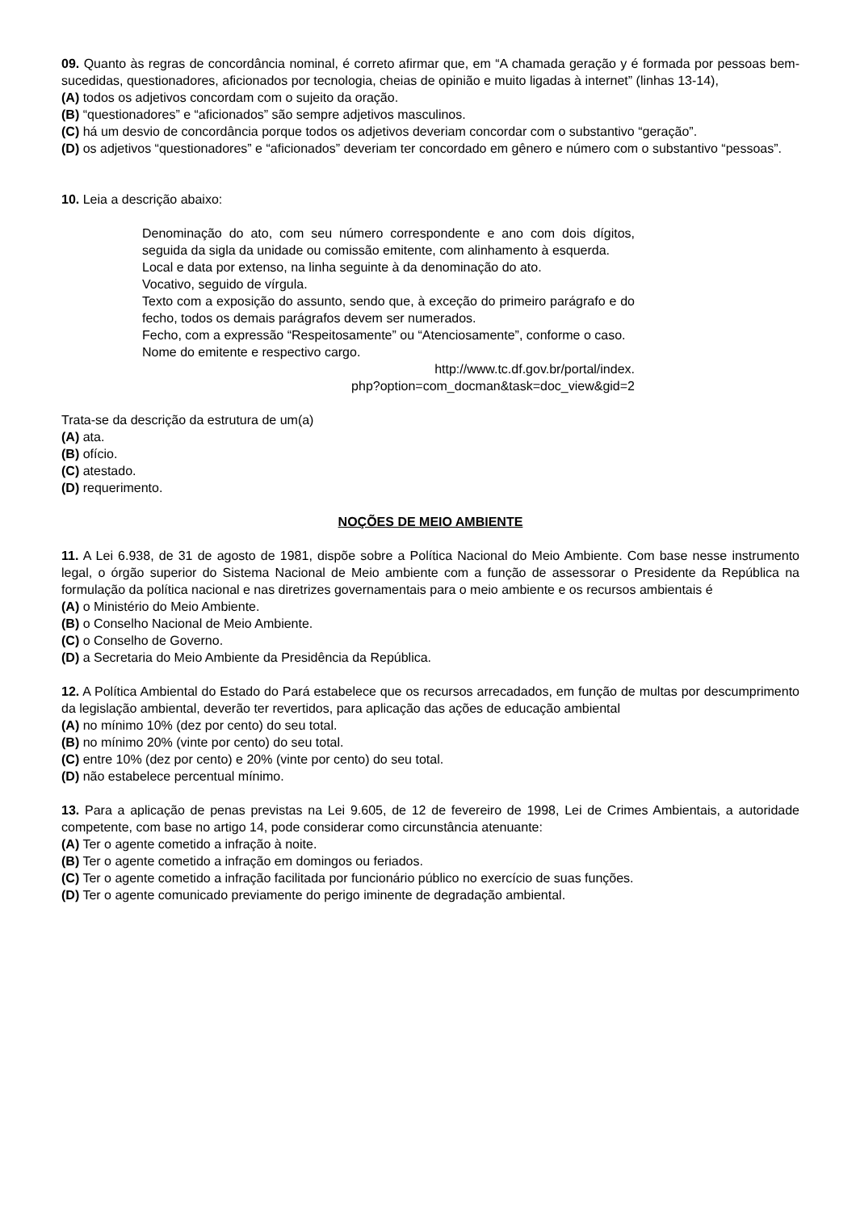09. Quanto às regras de concordância nominal, é correto afirmar que, em “A chamada geração y é formada por pessoas bem-sucedidas, questionadores, aficionados por tecnologia, cheias de opinião e muito ligadas à internet” (linhas 13-14),
(A) todos os adjetivos concordam com o sujeito da oração.
(B) “questionadores” e “aficionados” são sempre adjetivos masculinos.
(C) há um desvio de concordância porque todos os adjetivos deveriam concordar com o substantivo “geração”.
(D) os adjetivos “questionadores” e “aficionados” deveriam ter concordado em gênero e número com o substantivo “pessoas”.
10. Leia a descrição abaixo:
Denominação do ato, com seu número correspondente e ano com dois dígitos, seguida da sigla da unidade ou comissão emitente, com alinhamento à esquerda.
Local e data por extenso, na linha seguinte à da denominação do ato.
Vocativo, seguido de vírgula.
Texto com a exposição do assunto, sendo que, à exceção do primeiro parágrafo e do fecho, todos os demais parágrafos devem ser numerados.
Fecho, com a expressão “Respeitosamente” ou “Atenciosamente”, conforme o caso.
Nome do emitente e respectivo cargo.
http://www.tc.df.gov.br/portal/index.
php?option=com_docman&task=doc_view&gid=2
Trata-se da descrição da estrutura de um(a)
(A) ata.
(B) ofício.
(C) atestado.
(D) requerimento.
NOÇÕES DE MEIO AMBIENTE
11. A Lei 6.938, de 31 de agosto de 1981, dispõe sobre a Política Nacional do Meio Ambiente. Com base nesse instrumento legal, o órgão superior do Sistema Nacional de Meio ambiente com a função de assessorar o Presidente da República na formulação da política nacional e nas diretrizes governamentais para o meio ambiente e os recursos ambientais é
(A) o Ministério do Meio Ambiente.
(B) o Conselho Nacional de Meio Ambiente.
(C) o Conselho de Governo.
(D) a Secretaria do Meio Ambiente da Presidência da República.
12. A Política Ambiental do Estado do Pará estabelece que os recursos arrecadados, em função de multas por descumprimento da legislação ambiental, deverão ter revertidos, para aplicação das ações de educação ambiental
(A) no mínimo 10% (dez por cento) do seu total.
(B) no mínimo 20% (vinte por cento) do seu total.
(C) entre 10% (dez por cento) e 20% (vinte por cento) do seu total.
(D) não estabelece percentual mínimo.
13. Para a aplicação de penas previstas na Lei 9.605, de 12 de fevereiro de 1998, Lei de Crimes Ambientais, a autoridade competente, com base no artigo 14, pode considerar como circunstância atenuante:
(A) Ter o agente cometido a infração à noite.
(B) Ter o agente cometido a infração em domingos ou feriados.
(C) Ter o agente cometido a infração facilitada por funcionário público no exercício de suas funções.
(D) Ter o agente comunicado previamente do perigo iminente de degradação ambiental.